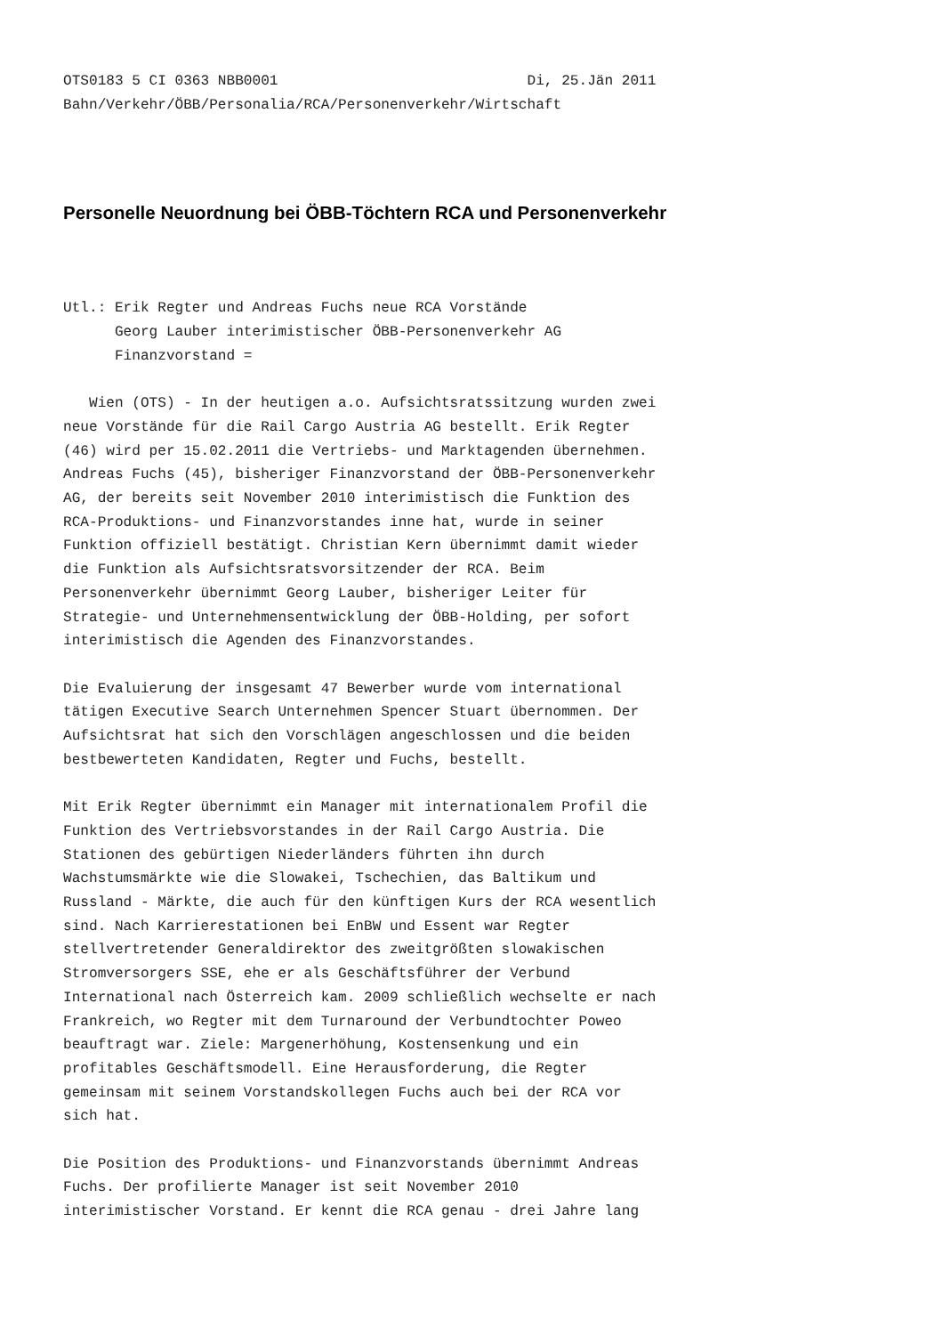OTS0183 5 CI 0363 NBB0001                             Di, 25.Jän 2011
Bahn/Verkehr/ÖBB/Personalia/RCA/Personenverkehr/Wirtschaft
Personelle Neuordnung bei ÖBB-Töchtern RCA und Personenverkehr
Utl.: Erik Regter und Andreas Fuchs neue RCA Vorstände
      Georg Lauber interimistischer ÖBB-Personenverkehr AG
      Finanzvorstand =

   Wien (OTS) - In der heutigen a.o. Aufsichtsratssitzung wurden zwei
neue Vorstände für die Rail Cargo Austria AG bestellt. Erik Regter
(46) wird per 15.02.2011 die Vertriebs- und Marktagenden übernehmen.
Andreas Fuchs (45), bisheriger Finanzvorstand der ÖBB-Personenverkehr
AG, der bereits seit November 2010 interimistisch die Funktion des
RCA-Produktions- und Finanzvorstandes inne hat, wurde in seiner
Funktion offiziell bestätigt. Christian Kern übernimmt damit wieder
die Funktion als Aufsichtsratsvorsitzender der RCA. Beim
Personenverkehr übernimmt Georg Lauber, bisheriger Leiter für
Strategie- und Unternehmensentwicklung der ÖBB-Holding, per sofort
interimistisch die Agenden des Finanzvorstandes.

Die Evaluierung der insgesamt 47 Bewerber wurde vom international
tätigen Executive Search Unternehmen Spencer Stuart übernommen. Der
Aufsichtsrat hat sich den Vorschlägen angeschlossen und die beiden
bestbewerteten Kandidaten, Regter und Fuchs, bestellt.

Mit Erik Regter übernimmt ein Manager mit internationalem Profil die
Funktion des Vertriebsvorstandes in der Rail Cargo Austria. Die
Stationen des gebürtigen Niederländers führten ihn durch
Wachstumsmärkte wie die Slowakei, Tschechien, das Baltikum und
Russland - Märkte, die auch für den künftigen Kurs der RCA wesentlich
sind. Nach Karrierestationen bei EnBW und Essent war Regter
stellvertretender Generaldirektor des zweitgrößten slowakischen
Stromversorgers SSE, ehe er als Geschäftsführer der Verbund
International nach Österreich kam. 2009 schließlich wechselte er nach
Frankreich, wo Regter mit dem Turnaround der Verbundtochter Poweo
beauftragt war. Ziele: Margenerhöhung, Kostensenkung und ein
profitables Geschäftsmodell. Eine Herausforderung, die Regter
gemeinsam mit seinem Vorstandskollegen Fuchs auch bei der RCA vor
sich hat.

Die Position des Produktions- und Finanzvorstands übernimmt Andreas
Fuchs. Der profilierte Manager ist seit November 2010
interimistischer Vorstand. Er kennt die RCA genau - drei Jahre lang